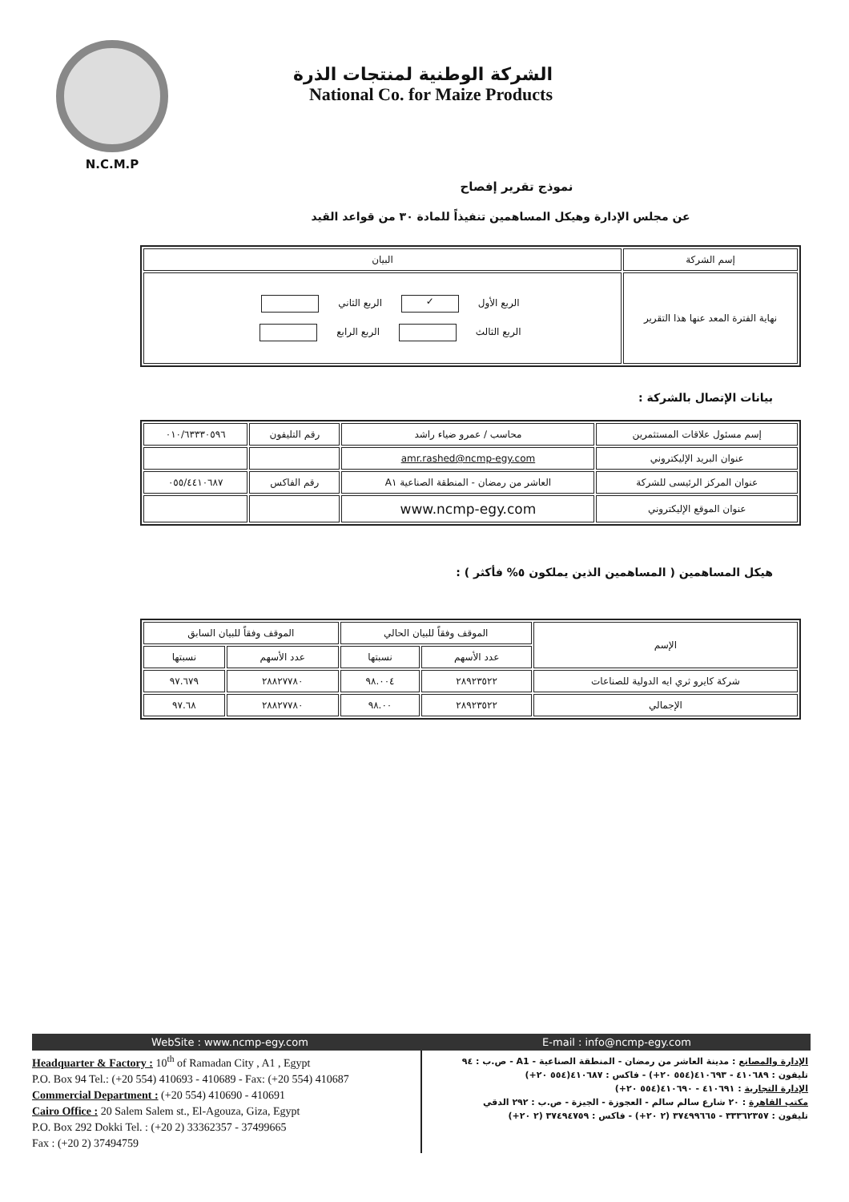N.C.M.P
الشركة الوطنية لمنتجات الذرة
National Co. for Maize Products
نموذج تقرير إفصاح
عن مجلس الإدارة وهيكل المساهمين تنفيذاً للمادة ٣٠ من قواعد القيد
| إسم الشركة | البيان |
| نهاية الفترة المعد عنها هذا التقرير | الربع الأول ✓ الربع الثاني الربع الثالث الربع الرابع |
بيانات الإتصال بالشركة :
| إسم مسئول علاقات المستثمرين | محاسب / عمرو ضياء راشد | رقم التليفون | ٠١٠/٦٣٣٣٠٥٩٦ |
| عنوان البريد الإليكتروني | amr.rashed@ncmp-egy.com | | |
| عنوان المركز الرئيسى للشركة | العاشر من رمضان - المنطقة الصناعية A١ | رقم الفاكس | ٠٥٥/٤٤١٠٦٨٧ |
| عنوان الموقع الإليكتروني | www.ncmp-egy.com | | |
هيكل المساهمين ( المساهمين الذين يملكون ٥% فأكثر ) :
| الإسم | الموقف وفقاً للبيان الحالي | | الموقف وفقاً للبيان السابق | |
| --- | --- | --- | --- | --- |
| | عدد الأسهم | نسبتها | عدد الأسهم | نسبتها |
| شركة كايرو ثري ايه الدولية للصناعات | ٢٨٩٢٣٥٢٢ | ٩٨.٠٠٤ | ٢٨٨٢٧٧٨٠ | ٩٧.٦٧٩ |
| الإجمالي | ٢٨٩٢٣٥٢٢ | ٩٨.٠٠ | ٢٨٨٢٧٧٨٠ | ٩٧.٦٨ |
WebSite : www.ncmp-egy.com E-mail : info@ncmp-egy.com
Headquarter & Factory : 10<sup>th</sup> of Ramadan City , A1 , Egypt
P.O. Box 94 Tel.: (+20 554) 410693 - 410689 - Fax: (+20 554) 410687
Commercial Department : (+20 554) 410690 - 410691
Cairo Office : 20 Salem Salem st., El-Agouza, Giza, Egypt
P.O. Box 292 Dokki Tel. : (+20 2) 33362357 - 37499665
Fax : (+20 2) 37494759
الإدارة والمصانع : مدينة العاشر من رمضان - المنطقة الصناعية - A1 - ص.ب : ٩٤
تليفون : ٤١٠٦٨٩ - ٤١٠٦٩٣(٥٥٤ ٢٠+) - فاكس : ٤١٠٦٨٧(٥٥٤ ٢٠+)
الإدارة التجارية : ٤١٠٦٩١ - ٤١٠٦٩٠(٥٥٤ ٢٠+)
مكتب القاهرة : ٢٠ شارع سالم سالم - العجوزة - الجيزة - ص.ب : ٢٩٢ الدقي
تليفون : ٣٣٣٦٢٣٥٧ - ٣٧٤٩٩٦٦٥ (٢ ٢٠+) - فاكس : ٣٧٤٩٤٧٥٩ (٢ ٢٠+)